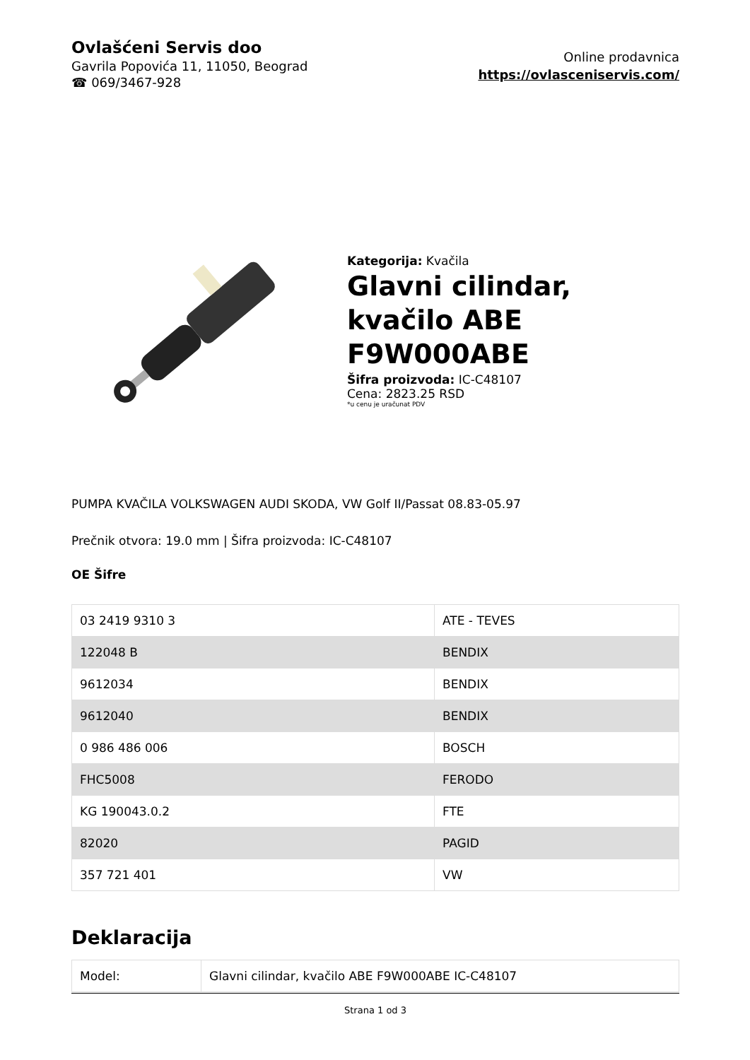Ovlašćeni Servis doo
Gavrila Popovića 11, 11050, Beograd
☎ 069/3467-928
Online prodavnica
https://ovlasceniservis.com/
Kategorija: Kvačila
Glavni cilindar, kvačilo ABE F9W000ABE
Šifra proizvoda: IC-C48107
Cena: 2823.25 RSD
*u cenu je uračunat PDV
PUMPA KVAČILA VOLKSWAGEN AUDI SKODA, VW Golf II/Passat 08.83-05.97
Prečnik otvora: 19.0 mm | Šifra proizvoda: IC-C48107
OE Šifre
| 03 2419 9310 3 | ATE - TEVES |
| 122048 B | BENDIX |
| 9612034 | BENDIX |
| 9612040 | BENDIX |
| 0 986 486 006 | BOSCH |
| FHC5008 | FERODO |
| KG 190043.0.2 | FTE |
| 82020 | PAGID |
| 357 721 401 | VW |
Deklaracija
| Model: | Glavni cilindar, kvačilo ABE F9W000ABE IC-C48107 |
Strana 1 od 3